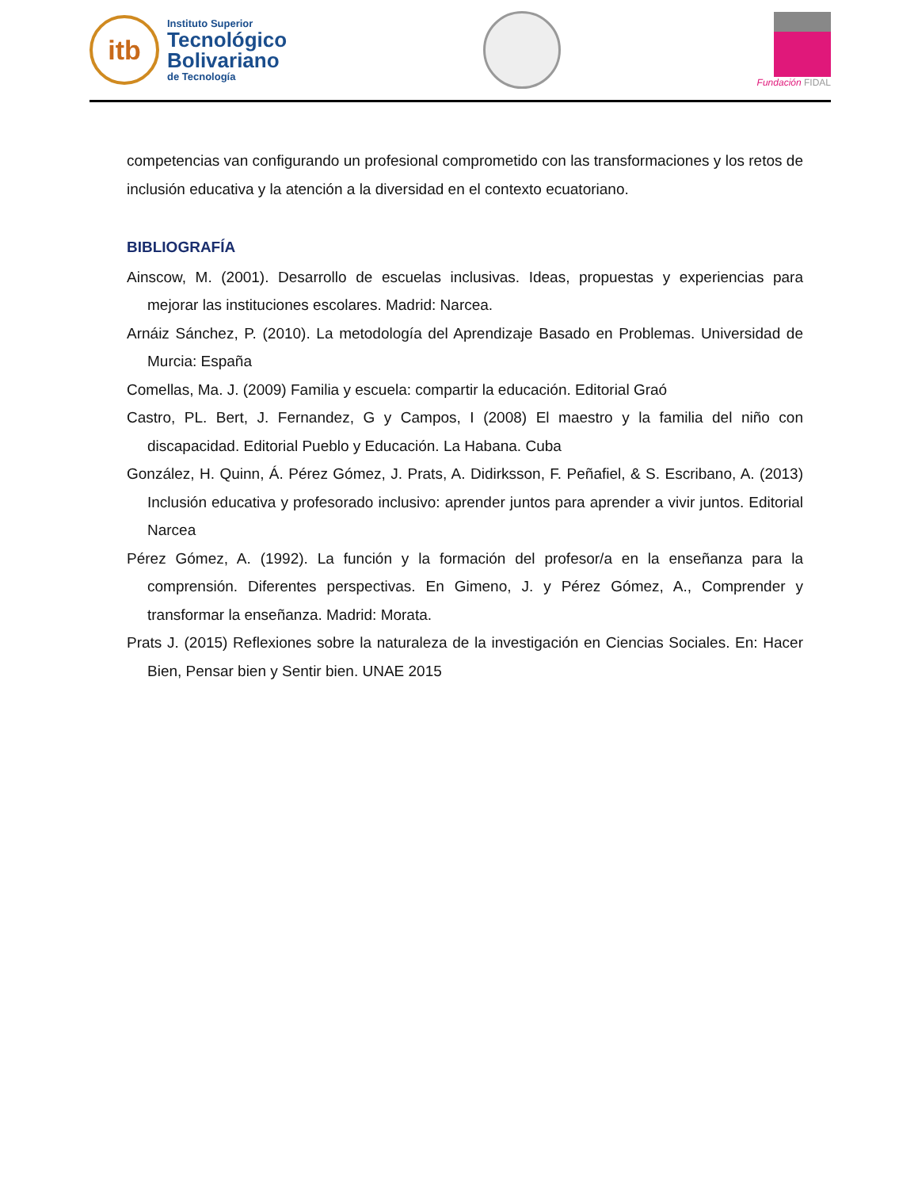itb
Instituto Superior
Tecnológico
Bolivariano
de Tecnología
Fundación FIDAL
competencias van configurando un profesional comprometido con las transformaciones y los retos de inclusión educativa y la atención a la diversidad en el contexto ecuatoriano.
BIBLIOGRAFÍA
Ainscow, M. (2001). Desarrollo de escuelas inclusivas. Ideas, propuestas y experiencias para mejorar las instituciones escolares. Madrid: Narcea.
Arnáiz Sánchez, P. (2010). La metodología del Aprendizaje Basado en Problemas. Universidad de Murcia: España
Comellas, Ma. J. (2009) Familia y escuela: compartir la educación. Editorial Graó
Castro, PL. Bert, J. Fernandez, G y Campos, I (2008) El maestro y la familia del niño con discapacidad. Editorial Pueblo y Educación. La Habana. Cuba
González, H. Quinn, Á. Pérez Gómez, J. Prats, A. Didirksson, F. Peñafiel, & S. Escribano, A. (2013) Inclusión educativa y profesorado inclusivo: aprender juntos para aprender a vivir juntos. Editorial Narcea
Pérez Gómez, A. (1992). La función y la formación del profesor/a en la enseñanza para la comprensión. Diferentes perspectivas. En Gimeno, J. y Pérez Gómez, A., Comprender y transformar la enseñanza. Madrid: Morata.
Prats J. (2015) Reflexiones sobre la naturaleza de la investigación en Ciencias Sociales. En: Hacer Bien, Pensar bien y Sentir bien. UNAE 2015